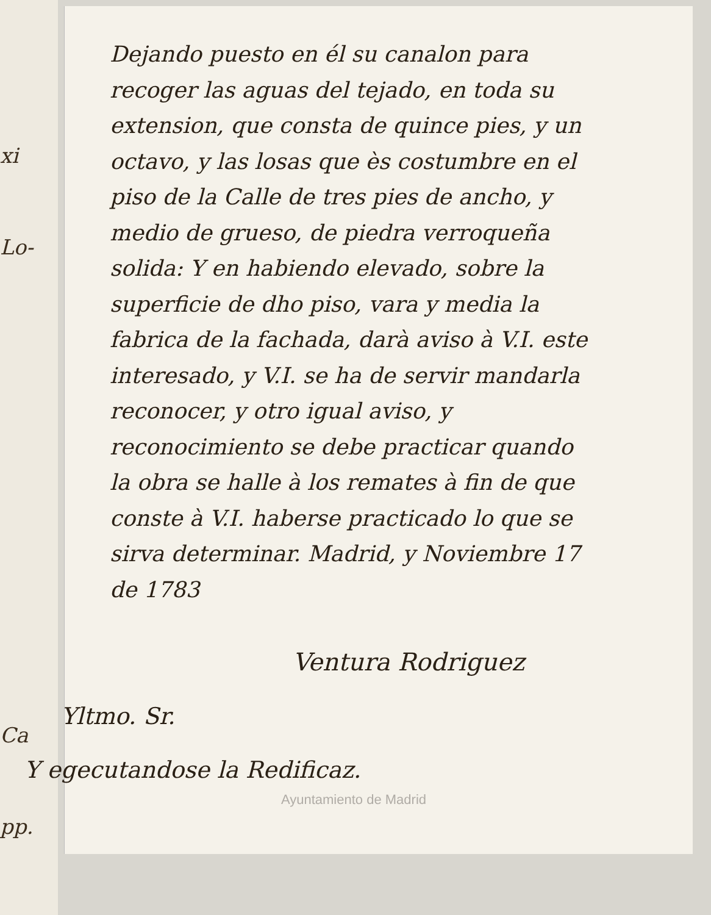xi
Lo-
Ca pp.
Dejando puesto en él su canalon para recoger las aguas del tejado, en toda su extension, que consta de quince pies, y un octavo, y las losas que ès costumbre en el piso de la Calle de tres pies de ancho, y medio de grueso, de piedra verroqueña solida: Y en habiendo elevado, sobre la superficie de dho piso, vara y media la fabrica de la fachada, darà aviso à V.I. este interesado, y V.I. se ha de servir mandarla reconocer, y otro igual aviso, y reconocimiento se debe practicar quando la obra se halle à los remates à fin de que conste à V.I. haberse practicado lo que se sirva determinar. Madrid, y Noviembre 17 de 1783
Ventura Rodriguez
Yltmo. Sr.
Y egecutandose la Redificaz.
Ayuntamiento de Madrid